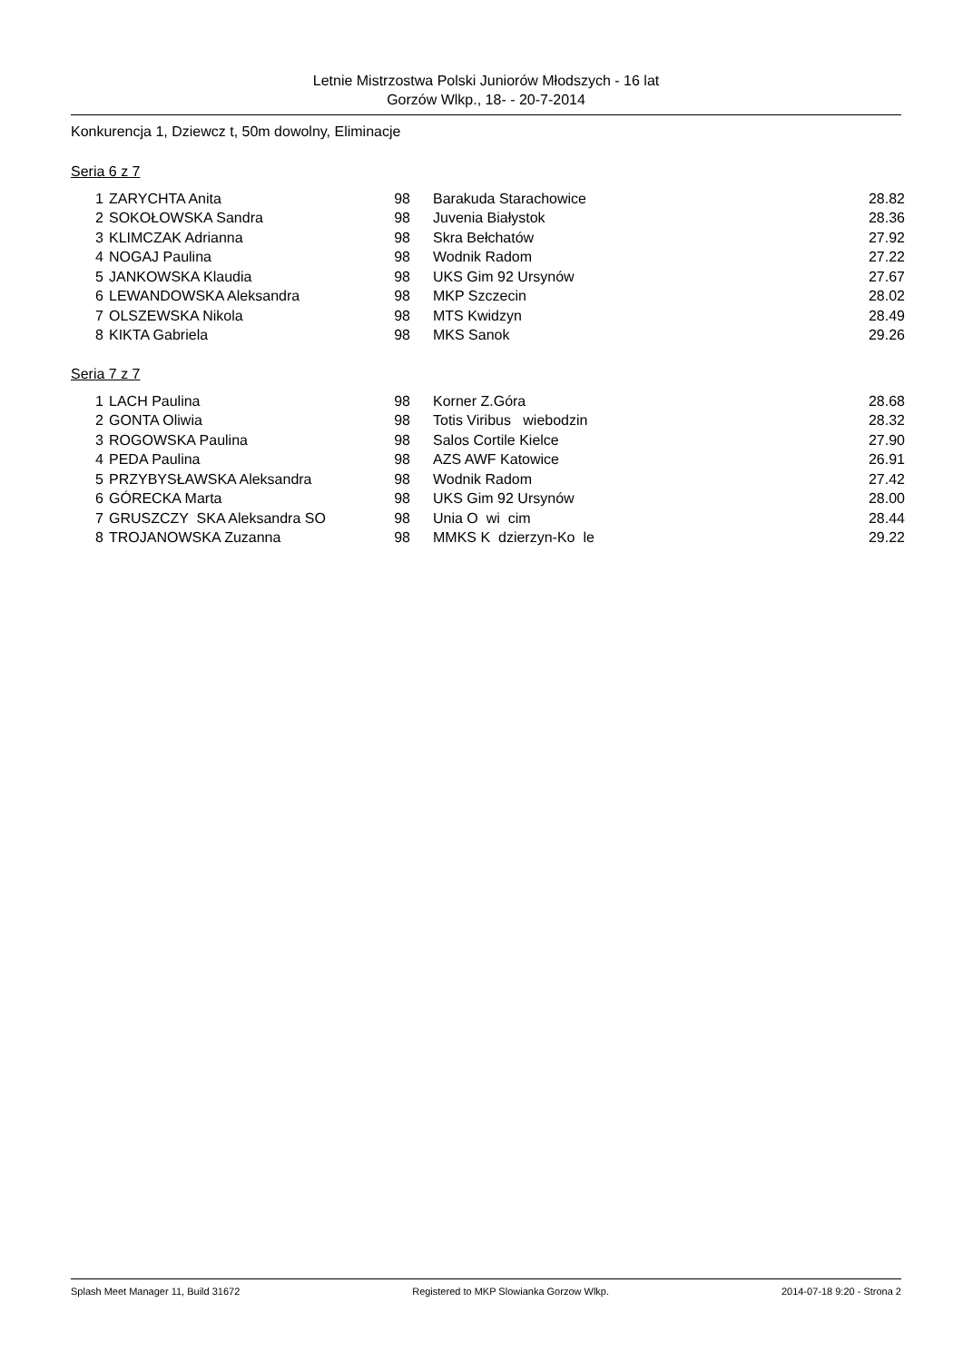Letnie Mistrzostwa Polski Juniorów Młodszych - 16 lat
Gorzów Wlkp., 18- - 20-7-2014
Konkurencja 1, Dziewcz t, 50m dowolny, Eliminacje
Seria 6 z 7
| 1 | ZARYCHTA Anita | 98 | Barakuda Starachowice | 28.82 |
| 2 | SOKOŁOWSKA Sandra | 98 | Juvenia Białystok | 28.36 |
| 3 | KLIMCZAK Adrianna | 98 | Skra Bełchatów | 27.92 |
| 4 | NOGAJ Paulina | 98 | Wodnik Radom | 27.22 |
| 5 | JANKOWSKA Klaudia | 98 | UKS Gim 92 Ursynów | 27.67 |
| 6 | LEWANDOWSKA Aleksandra | 98 | MKP Szczecin | 28.02 |
| 7 | OLSZEWSKA Nikola | 98 | MTS Kwidzyn | 28.49 |
| 8 | KIKTA Gabriela | 98 | MKS Sanok | 29.26 |
Seria 7 z 7
| 1 | LACH Paulina | 98 | Korner Z.Góra | 28.68 |
| 2 | GONTA Oliwia | 98 | Totis Viribus wiebodzin | 28.32 |
| 3 | ROGOWSKA Paulina | 98 | Salos Cortile Kielce | 27.90 |
| 4 | PEDA Paulina | 98 | AZS AWF Katowice | 26.91 |
| 5 | PRZYBYSŁAWSKA Aleksandra | 98 | Wodnik Radom | 27.42 |
| 6 | GÓRECKA Marta | 98 | UKS Gim 92 Ursynów | 28.00 |
| 7 | GRUSZCZY SKA Aleksandra SO | 98 | Unia O wi cim | 28.44 |
| 8 | TROJANOWSKA Zuzanna | 98 | MMKS K dzierzyn-Ko le | 29.22 |
Splash Meet Manager 11, Build 31672 Registered to MKP Slowianka Gorzow Wlkp. 2014-07-18 9:20 - Strona 2